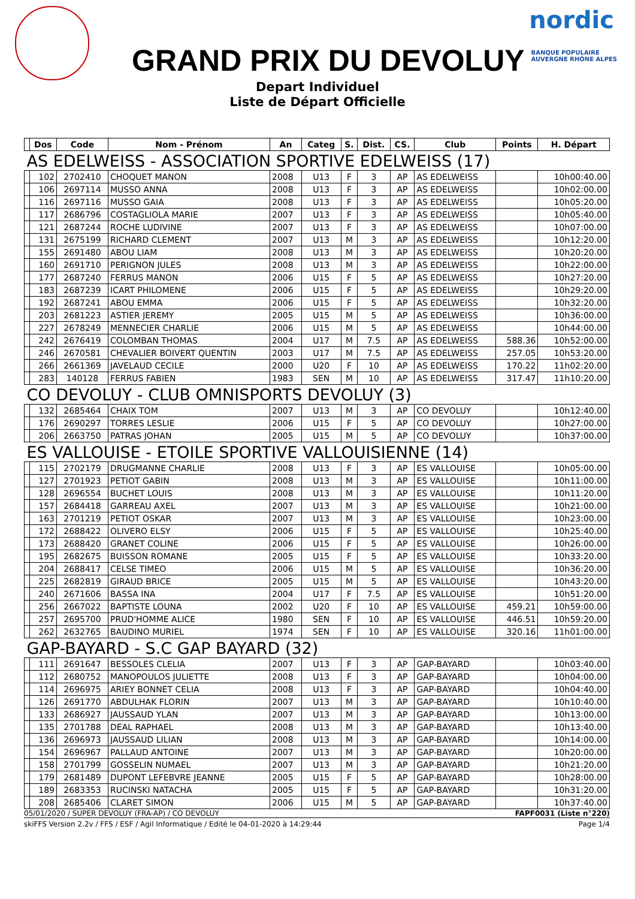nordic
BANQUE POPULAIRE
AUVERGNE RHÔNE ALPES
GRAND PRIX DU DEVOLUY
Depart Individuel
Liste de Départ Officielle
| | Dos | Code | Nom - Prénom | An | Categ | S. | Dist. | CS. | Club | Points | H. Départ |
| --- | --- | --- | --- | --- | --- | --- | --- | --- | --- | --- | --- |
| AS EDELWEISS - ASSOCIATION SPORTIVE EDELWEISS (17) | | | | | | | | | | | |
| | 102 | 2702410 | CHOQUET MANON | 2008 | U13 | F | 3 | AP | AS EDELWEISS | | 10h00:40.00 |
| | 106 | 2697114 | MUSSO ANNA | 2008 | U13 | F | 3 | AP | AS EDELWEISS | | 10h02:00.00 |
| | 116 | 2697116 | MUSSO GAIA | 2008 | U13 | F | 3 | AP | AS EDELWEISS | | 10h05:20.00 |
| | 117 | 2686796 | COSTAGLIOLA MARIE | 2007 | U13 | F | 3 | AP | AS EDELWEISS | | 10h05:40.00 |
| | 121 | 2687244 | ROCHE LUDIVINE | 2007 | U13 | F | 3 | AP | AS EDELWEISS | | 10h07:00.00 |
| | 131 | 2675199 | RICHARD CLEMENT | 2007 | U13 | M | 3 | AP | AS EDELWEISS | | 10h12:20.00 |
| | 155 | 2691480 | ABOU LIAM | 2008 | U13 | M | 3 | AP | AS EDELWEISS | | 10h20:20.00 |
| | 160 | 2691710 | PERIGNON JULES | 2008 | U13 | M | 3 | AP | AS EDELWEISS | | 10h22:00.00 |
| | 177 | 2687240 | FERRUS MANON | 2006 | U15 | F | 5 | AP | AS EDELWEISS | | 10h27:20.00 |
| | 183 | 2687239 | ICART PHILOMENE | 2006 | U15 | F | 5 | AP | AS EDELWEISS | | 10h29:20.00 |
| | 192 | 2687241 | ABOU EMMA | 2006 | U15 | F | 5 | AP | AS EDELWEISS | | 10h32:20.00 |
| | 203 | 2681223 | ASTIER JEREMY | 2005 | U15 | M | 5 | AP | AS EDELWEISS | | 10h36:00.00 |
| | 227 | 2678249 | MENNECIER CHARLIE | 2006 | U15 | M | 5 | AP | AS EDELWEISS | | 10h44:00.00 |
| | 242 | 2676419 | COLOMBAN THOMAS | 2004 | U17 | M | 7.5 | AP | AS EDELWEISS | 588.36 | 10h52:00.00 |
| | 246 | 2670581 | CHEVALIER BOIVERT QUENTIN | 2003 | U17 | M | 7.5 | AP | AS EDELWEISS | 257.05 | 10h53:20.00 |
| | 266 | 2661369 | JAVELAUD CECILE | 2000 | U20 | F | 10 | AP | AS EDELWEISS | 170.22 | 11h02:20.00 |
| | 283 | 140128 | FERRUS FABIEN | 1983 | SEN | M | 10 | AP | AS EDELWEISS | 317.47 | 11h10:20.00 |
| CO DEVOLUY - CLUB OMNISPORTS DEVOLUY (3) | | | | | | | | | | | |
| | 132 | 2685464 | CHAIX TOM | 2007 | U13 | M | 3 | AP | CO DEVOLUY | | 10h12:40.00 |
| | 176 | 2690297 | TORRES LESLIE | 2006 | U15 | F | 5 | AP | CO DEVOLUY | | 10h27:00.00 |
| | 206 | 2663750 | PATRAS JOHAN | 2005 | U15 | M | 5 | AP | CO DEVOLUY | | 10h37:00.00 |
| ES VALLOUISE - ETOILE SPORTIVE VALLOUISIENNE (14) | | | | | | | | | | | |
| | 115 | 2702179 | DRUGMANNE CHARLIE | 2008 | U13 | F | 3 | AP | ES VALLOUISE | | 10h05:00.00 |
| | 127 | 2701923 | PETIOT GABIN | 2008 | U13 | M | 3 | AP | ES VALLOUISE | | 10h11:00.00 |
| | 128 | 2696554 | BUCHET LOUIS | 2008 | U13 | M | 3 | AP | ES VALLOUISE | | 10h11:20.00 |
| | 157 | 2684418 | GARREAU AXEL | 2007 | U13 | M | 3 | AP | ES VALLOUISE | | 10h21:00.00 |
| | 163 | 2701219 | PETIOT OSKAR | 2007 | U13 | M | 3 | AP | ES VALLOUISE | | 10h23:00.00 |
| | 172 | 2688422 | OLIVERO ELSY | 2006 | U15 | F | 5 | AP | ES VALLOUISE | | 10h25:40.00 |
| | 173 | 2688420 | GRANET COLINE | 2006 | U15 | F | 5 | AP | ES VALLOUISE | | 10h26:00.00 |
| | 195 | 2682675 | BUISSON ROMANE | 2005 | U15 | F | 5 | AP | ES VALLOUISE | | 10h33:20.00 |
| | 204 | 2688417 | CELSE TIMEO | 2006 | U15 | M | 5 | AP | ES VALLOUISE | | 10h36:20.00 |
| | 225 | 2682819 | GIRAUD BRICE | 2005 | U15 | M | 5 | AP | ES VALLOUISE | | 10h43:20.00 |
| | 240 | 2671606 | BASSA INA | 2004 | U17 | F | 7.5 | AP | ES VALLOUISE | | 10h51:20.00 |
| | 256 | 2667022 | BAPTISTE LOUNA | 2002 | U20 | F | 10 | AP | ES VALLOUISE | 459.21 | 10h59:00.00 |
| | 257 | 2695700 | PRUD'HOMME ALICE | 1980 | SEN | F | 10 | AP | ES VALLOUISE | 446.51 | 10h59:20.00 |
| | 262 | 2632765 | BAUDINO MURIEL | 1974 | SEN | F | 10 | AP | ES VALLOUISE | 320.16 | 11h01:00.00 |
| GAP-BAYARD - S.C GAP BAYARD (32) | | | | | | | | | | | |
| | 111 | 2691647 | BESSOLES CLELIA | 2007 | U13 | F | 3 | AP | GAP-BAYARD | | 10h03:40.00 |
| | 112 | 2680752 | MANOPOULOS JULIETTE | 2008 | U13 | F | 3 | AP | GAP-BAYARD | | 10h04:00.00 |
| | 114 | 2696975 | ARIEY BONNET CELIA | 2008 | U13 | F | 3 | AP | GAP-BAYARD | | 10h04:40.00 |
| | 126 | 2691770 | ABDULHAK FLORIN | 2007 | U13 | M | 3 | AP | GAP-BAYARD | | 10h10:40.00 |
| | 133 | 2686927 | JAUSSAUD YLAN | 2007 | U13 | M | 3 | AP | GAP-BAYARD | | 10h13:00.00 |
| | 135 | 2701788 | DEAL RAPHAEL | 2008 | U13 | M | 3 | AP | GAP-BAYARD | | 10h13:40.00 |
| | 136 | 2696973 | JAUSSAUD LILIAN | 2008 | U13 | M | 3 | AP | GAP-BAYARD | | 10h14:00.00 |
| | 154 | 2696967 | PALLAUD ANTOINE | 2007 | U13 | M | 3 | AP | GAP-BAYARD | | 10h20:00.00 |
| | 158 | 2701799 | GOSSELIN NUMAEL | 2007 | U13 | M | 3 | AP | GAP-BAYARD | | 10h21:20.00 |
| | 179 | 2681489 | DUPONT LEFEBVRE JEANNE | 2005 | U15 | F | 5 | AP | GAP-BAYARD | | 10h28:00.00 |
| | 189 | 2683353 | RUCINSKI NATACHA | 2005 | U15 | F | 5 | AP | GAP-BAYARD | | 10h31:20.00 |
| | 208 | 2685406 | CLARET SIMON | 2006 | U15 | M | 5 | AP | GAP-BAYARD | | 10h37:40.00 |
05/01/2020 / SUPER DEVOLUY (FRA-AP) / CO DEVOLUY FAPF0031 (Liste n°220)
skiFFS Version 2.2v / FFS / ESF / Agil Informatique / Edité le 04-01-2020 à 14:29:44 Page 1/4